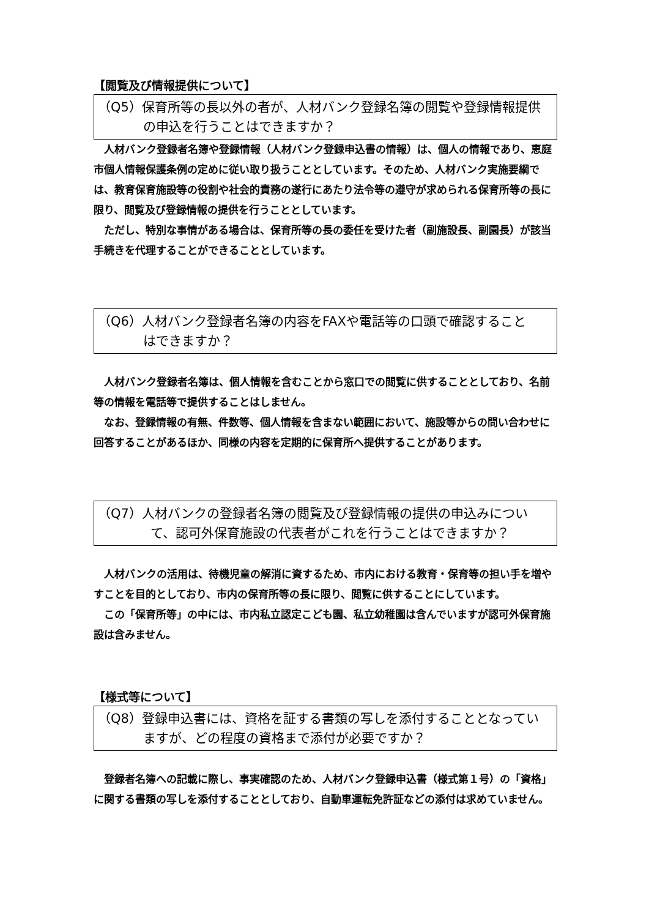【閲覧及び情報提供について】
（Q5）保育所等の長以外の者が、人材バンク登録名簿の閲覧や登録情報提供
の申込を行うことはできますか？
人材バンク登録者名簿や登録情報（人材バンク登録申込書の情報）は、個人の情報であり、恵庭市個人情報保護条例の定めに従い取り扱うこととしています。そのため、人材バンク実施要綱では、教育保育施設等の役割や社会的責務の遂行にあたり法令等の遵守が求められる保育所等の長に限り、閲覧及び登録情報の提供を行うこととしています。
ただし、特別な事情がある場合は、保育所等の長の委任を受けた者（副施設長、副園長）が該当手続きを代理することができることとしています。
（Q6）人材バンク登録者名簿の内容をFAXや電話等の口頭で確認すること
はできますか？
人材バンク登録者名簿は、個人情報を含むことから窓口での閲覧に供することとしており、名前等の情報を電話等で提供することはしません。
なお、登録情報の有無、件数等、個人情報を含まない範囲において、施設等からの問い合わせに回答することがあるほか、同様の内容を定期的に保育所へ提供することがあります。
（Q7）人材バンクの登録者名簿の閲覧及び登録情報の提供の申込みについ
て、認可外保育施設の代表者がこれを行うことはできますか？
人材バンクの活用は、待機児童の解消に資するため、市内における教育・保育等の担い手を増やすことを目的としており、市内の保育所等の長に限り、閲覧に供することにしています。
この「保育所等」の中には、市内私立認定こども園、私立幼稚園は含んでいますが認可外保育施設は含みません。
【様式等について】
（Q8）登録申込書には、資格を証する書類の写しを添付することとなってい
ますが、どの程度の資格まで添付が必要ですか？
登録者名簿への記載に際し、事実確認のため、人材バンク登録申込書（様式第１号）の「資格」に関する書類の写しを添付することとしており、自動車運転免許証などの添付は求めていません。